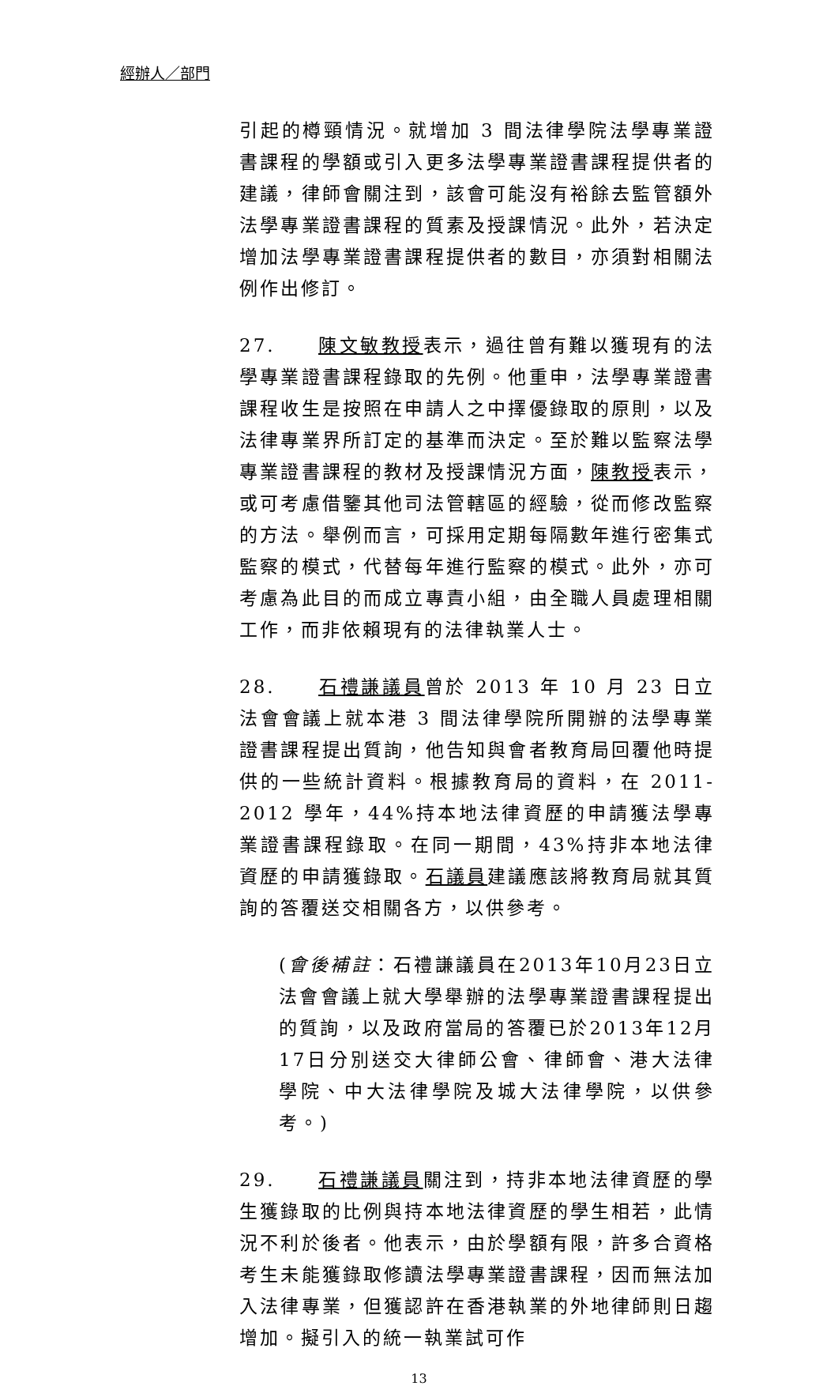經辦人／部門
引起的樽頸情況。就增加 3 間法律學院法學專業證書課程的學額或引入更多法學專業證書課程提供者的建議，律師會關注到，該會可能沒有裕餘去監管額外法學專業證書課程的質素及授課情況。此外，若決定增加法學專業證書課程提供者的數目，亦須對相關法例作出修訂。
27. 陳文敏教授表示，過往曾有難以獲現有的法學專業證書課程錄取的先例。他重申，法學專業證書課程收生是按照在申請人之中擇優錄取的原則，以及法律專業界所訂定的基準而決定。至於難以監察法學專業證書課程的教材及授課情況方面，陳教授表示，或可考慮借鑒其他司法管轄區的經驗，從而修改監察的方法。舉例而言，可採用定期每隔數年進行密集式監察的模式，代替每年進行監察的模式。此外，亦可考慮為此目的而成立專責小組，由全職人員處理相關工作，而非依賴現有的法律執業人士。
28. 石禮謙議員曾於 2013 年 10 月 23 日立法會會議上就本港 3 間法律學院所開辦的法學專業證書課程提出質詢，他告知與會者教育局回覆他時提供的一些統計資料。根據教育局的資料，在 2011-2012 學年，44%持本地法律資歷的申請獲法學專業證書課程錄取。在同一期間，43%持非本地法律資歷的申請獲錄取。石議員建議應該將教育局就其質詢的答覆送交相關各方，以供參考。
(會後補註：石禮謙議員在2013年10月23日立法會會議上就大學舉辦的法學專業證書課程提出的質詢，以及政府當局的答覆已於2013年12月17日分別送交大律師公會、律師會、港大法律學院、中大法律學院及城大法律學院，以供參考。)
29. 石禮謙議員關注到，持非本地法律資歷的學生獲錄取的比例與持本地法律資歷的學生相若，此情況不利於後者。他表示，由於學額有限，許多合資格考生未能獲錄取修讀法學專業證書課程，因而無法加入法律專業，但獲認許在香港執業的外地律師則日趨增加。擬引入的統一執業試可作
13